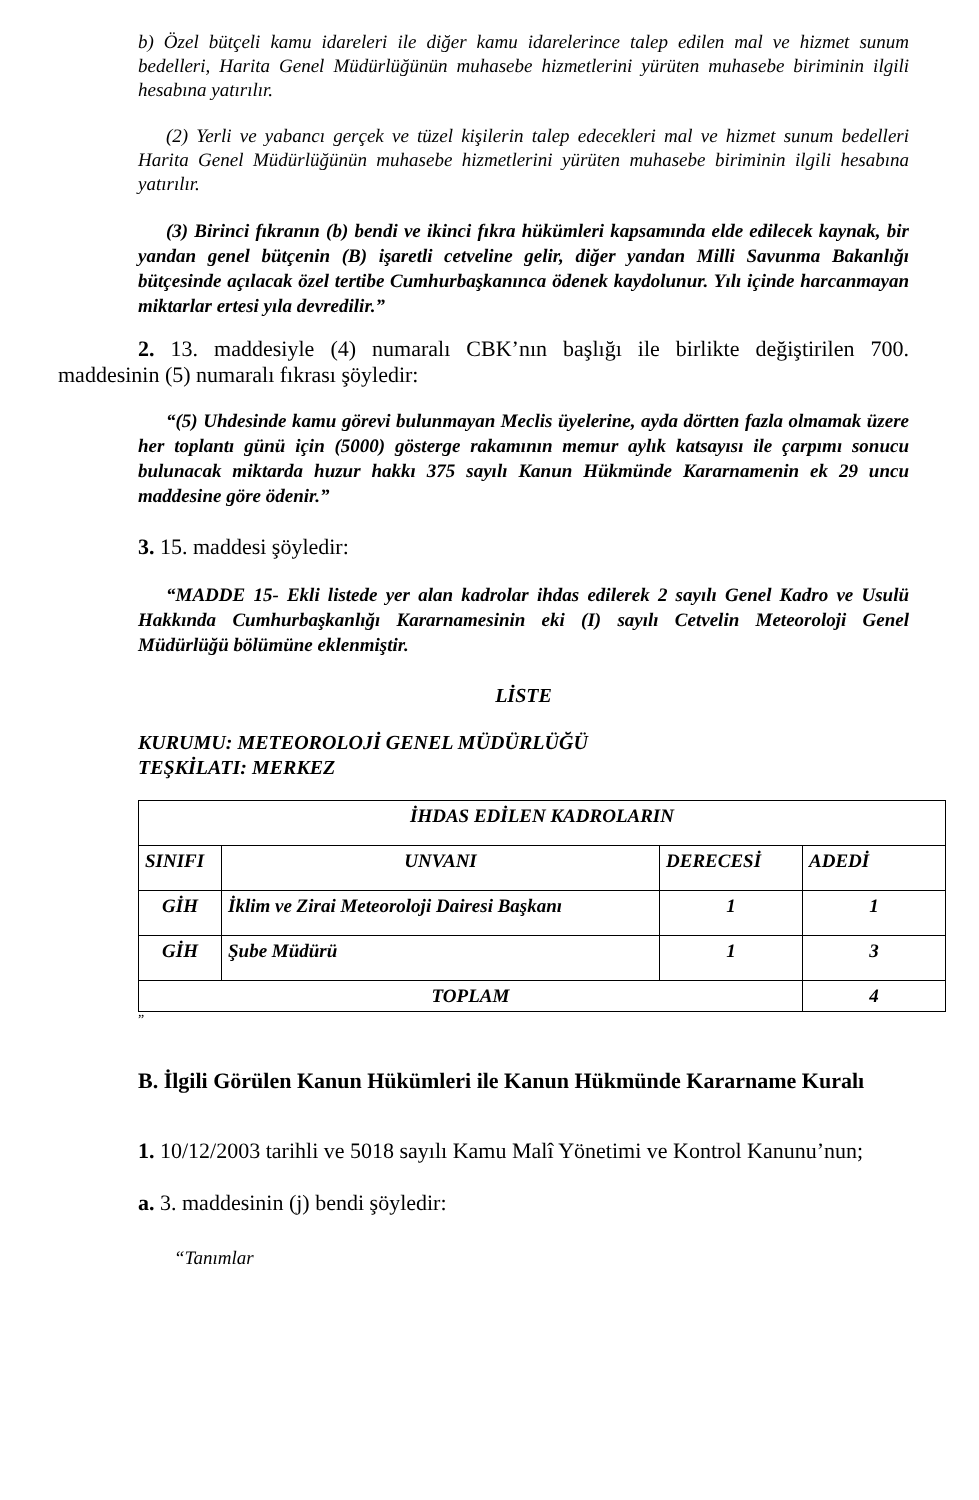b) Özel bütçeli kamu idareleri ile diğer kamu idarelerince talep edilen mal ve hizmet sunum bedelleri, Harita Genel Müdürlüğünün muhasebe hizmetlerini yürüten muhasebe biriminin ilgili hesabına yatırılır.
(2) Yerli ve yabancı gerçek ve tüzel kişilerin talep edecekleri mal ve hizmet sunum bedelleri Harita Genel Müdürlüğünün muhasebe hizmetlerini yürüten muhasebe biriminin ilgili hesabına yatırılır.
(3) Birinci fıkranın (b) bendi ve ikinci fıkra hükümleri kapsamında elde edilecek kaynak, bir yandan genel bütçenin (B) işaretli cetveline gelir, diğer yandan Milli Savunma Bakanlığı bütçesinde açılacak özel tertibe Cumhurbaşkanınca ödenek kaydolunur. Yılı içinde harcanmayan miktarlar ertesi yıla devredilir.”
2. 13. maddesiyle (4) numaralı CBK’nın başlığı ile birlikte değiştirilen 700. maddesinin (5) numaralı fıkrası şöyledir:
“(5) Uhdesinde kamu görevi bulunmayan Meclis üyelerine, ayda dörtten fazla olmamak üzere her toplantı günü için (5000) gösterge rakamının memur aylık katsayısı ile çarpımı sonucu bulunacak miktarda huzur hakkı 375 sayılı Kanun Hükmünde Kararnamenin ek 29 uncu maddesine göre ödenir.”
3. 15. maddesi şöyledir:
“MADDE 15- Ekli listede yer alan kadrolar ihdas edilerek 2 sayılı Genel Kadro ve Usulü Hakkında Cumhurbaşkanlığı Kararnamesinin eki (I) sayılı Cetvelin Meteoroloji Genel Müdürlüğü bölümüne eklenmiştir.
LİSTE
KURUMU: METEOROLOJİ GENEL MÜDÜRLÜĞÜ
TEŞKİLATI: MERKEZ
| İHDAS EDİLEN KADROLARIN | | | |
| --- | --- | --- | --- |
| SINIFI | UNVANI | DERECESİ | ADEDİ |
| GİH | İklim ve Zirai Meteoroloji Dairesi Başkanı | 1 | 1 |
| GİH | Şube Müdürü | 1 | 3 |
| TOPLAM | | | 4 |
”
B. İlgili Görülen Kanun Hükümleri ile Kanun Hükmünde Kararname Kuralı
1. 10/12/2003 tarihli ve 5018 sayılı Kamu Malî Yönetimi ve Kontrol Kanunu’nun;
a. 3. maddesinin (j) bendi şöyledir:
“Tanımlar